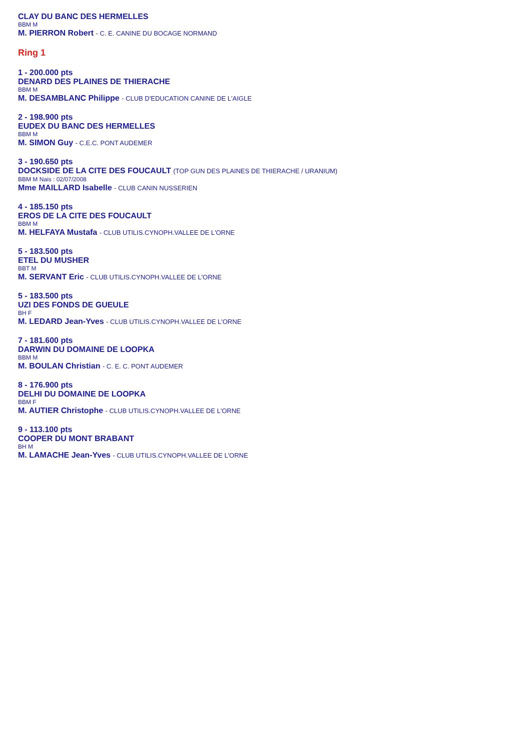CLAY DU BANC DES HERMELLES
BBM M
M. PIERRON Robert - C. E. CANINE DU BOCAGE NORMAND
Ring 1
1 - 200.000 pts
DENARD DES PLAINES DE THIERACHE
BBM M
M. DESAMBLANC Philippe - CLUB D'EDUCATION CANINE DE L'AIGLE
2 - 198.900 pts
EUDEX DU BANC DES HERMELLES
BBM M
M. SIMON Guy - C.E.C. PONT AUDEMER
3 - 190.650 pts
DOCKSIDE DE LA CITE DES FOUCAULT (TOP GUN DES PLAINES DE THIERACHE / URANIUM)
BBM M Nais : 02/07/2008
Mme MAILLARD Isabelle - CLUB CANIN NUSSERIEN
4 - 185.150 pts
EROS DE LA CITE DES FOUCAULT
BBM M
M. HELFAYA Mustafa - CLUB UTILIS.CYNOPH.VALLEE DE L'ORNE
5 - 183.500 pts
ETEL DU MUSHER
BBT M
M. SERVANT Eric - CLUB UTILIS.CYNOPH.VALLEE DE L'ORNE
5 - 183.500 pts
UZI DES FONDS DE GUEULE
BH F
M. LEDARD Jean-Yves - CLUB UTILIS.CYNOPH.VALLEE DE L'ORNE
7 - 181.600 pts
DARWIN DU DOMAINE DE LOOPKA
BBM M
M. BOULAN Christian - C. E. C. PONT AUDEMER
8 - 176.900 pts
DELHI DU DOMAINE DE LOOPKA
BBM F
M. AUTIER Christophe - CLUB UTILIS.CYNOPH.VALLEE DE L'ORNE
9 - 113.100 pts
COOPER DU MONT BRABANT
BH M
M. LAMACHE Jean-Yves - CLUB UTILIS.CYNOPH.VALLEE DE L'ORNE